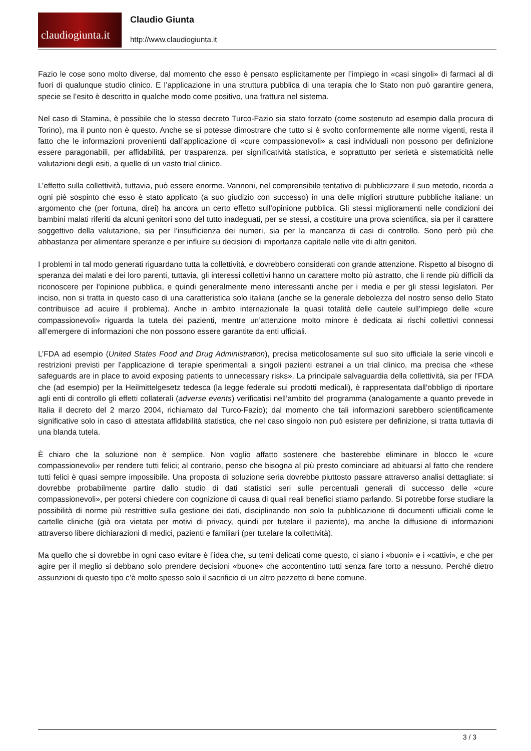claudiogiunta.it
Claudio Giunta
http://www.claudiogiunta.it
Fazio le cose sono molto diverse, dal momento che esso è pensato esplicitamente per l’impiego in «casi singoli» di farmaci al di fuori di qualunque studio clinico. E l’applicazione in una struttura pubblica di una terapia che lo Stato non può garantire genera, specie se l’esito è descritto in qualche modo come positivo, una frattura nel sistema.
Nel caso di Stamina, è possibile che lo stesso decreto Turco-Fazio sia stato forzato (come sostenuto ad esempio dalla procura di Torino), ma il punto non è questo. Anche se si potesse dimostrare che tutto si è svolto conformemente alle norme vigenti, resta il fatto che le informazioni provenienti dall’applicazione di «cure compassionevoli» a casi individuali non possono per definizione essere paragonabili, per affidabilità, per trasparenza, per significatività statistica, e soprattutto per serietà e sistematicità nelle valutazioni degli esiti, a quelle di un vasto trial clinico.
L’effetto sulla collettività, tuttavia, può essere enorme. Vannoni, nel comprensibile tentativo di pubblicizzare il suo metodo, ricorda a ogni piè sospinto che esso è stato applicato (a suo giudizio con successo) in una delle migliori strutture pubbliche italiane: un argomento che (per fortuna, direi) ha ancora un certo effetto sull’opinione pubblica. Gli stessi miglioramenti nelle condizioni dei bambini malati riferiti da alcuni genitori sono del tutto inadeguati, per se stessi, a costituire una prova scientifica, sia per il carattere soggettivo della valutazione, sia per l’insufficienza dei numeri, sia per la mancanza di casi di controllo. Sono però più che abbastanza per alimentare speranze e per influire su decisioni di importanza capitale nelle vite di altri genitori.
I problemi in tal modo generati riguardano tutta la collettività, e dovrebbero considerati con grande attenzione. Rispetto al bisogno di speranza dei malati e dei loro parenti, tuttavia, gli interessi collettivi hanno un carattere molto più astratto, che li rende più difficili da riconoscere per l’opinione pubblica, e quindi generalmente meno interessanti anche per i media e per gli stessi legislatori. Per inciso, non si tratta in questo caso di una caratteristica solo italiana (anche se la generale debolezza del nostro senso dello Stato contribuisce ad acuire il problema). Anche in ambito internazionale la quasi totalità delle cautele sull’impiego delle «cure compassionevoli» riguarda la tutela dei pazienti, mentre un’attenzione molto minore è dedicata ai rischi collettivi connessi all’emergere di informazioni che non possono essere garantite da enti ufficiali.
L’FDA ad esempio (United States Food and Drug Administration), precisa meticolosamente sul suo sito ufficiale la serie vincoli e restrizioni previsti per l’applicazione di terapie sperimentali a singoli pazienti estranei a un trial clinico, ma precisa che «these safeguards are in place to avoid exposing patients to unnecessary risks». La principale salvaguardia della collettività, sia per l’FDA che (ad esempio) per la Heilmittelgesetz tedesca (la legge federale sui prodotti medicali), è rappresentata dall’obbligo di riportare agli enti di controllo gli effetti collaterali (adverse events) verificatisi nell’ambito del programma (analogamente a quanto prevede in Italia il decreto del 2 marzo 2004, richiamato dal Turco-Fazio); dal momento che tali informazioni sarebbero scientificamente significative solo in caso di attestata affidabilità statistica, che nel caso singolo non può esistere per definizione, si tratta tuttavia di una blanda tutela.
È chiaro che la soluzione non è semplice. Non voglio affatto sostenere che basterebbe eliminare in blocco le «cure compassionevoli» per rendere tutti felici; al contrario, penso che bisogna al più presto cominciare ad abituarsi al fatto che rendere tutti felici è quasi sempre impossibile. Una proposta di soluzione seria dovrebbe piuttosto passare attraverso analisi dettagliate: si dovrebbe probabilmente partire dallo studio di dati statistici seri sulle percentuali generali di successo delle «cure compassionevoli», per potersi chiedere con cognizione di causa di quali reali benefici stiamo parlando. Si potrebbe forse studiare la possibilità di norme più restrittive sulla gestione dei dati, disciplinando non solo la pubblicazione di documenti ufficiali come le cartelle cliniche (già ora vietata per motivi di privacy, quindi per tutelare il paziente), ma anche la diffusione di informazioni attraverso libere dichiarazioni di medici, pazienti e familiari (per tutelare la collettività).
Ma quello che si dovrebbe in ogni caso evitare è l’idea che, su temi delicati come questo, ci siano i «buoni» e i «cattivi», e che per agire per il meglio si debbano solo prendere decisioni «buone» che accontentino tutti senza fare torto a nessuno. Perché dietro assunzioni di questo tipo c’è molto spesso solo il sacrificio di un altro pezzetto di bene comune.
3 / 3